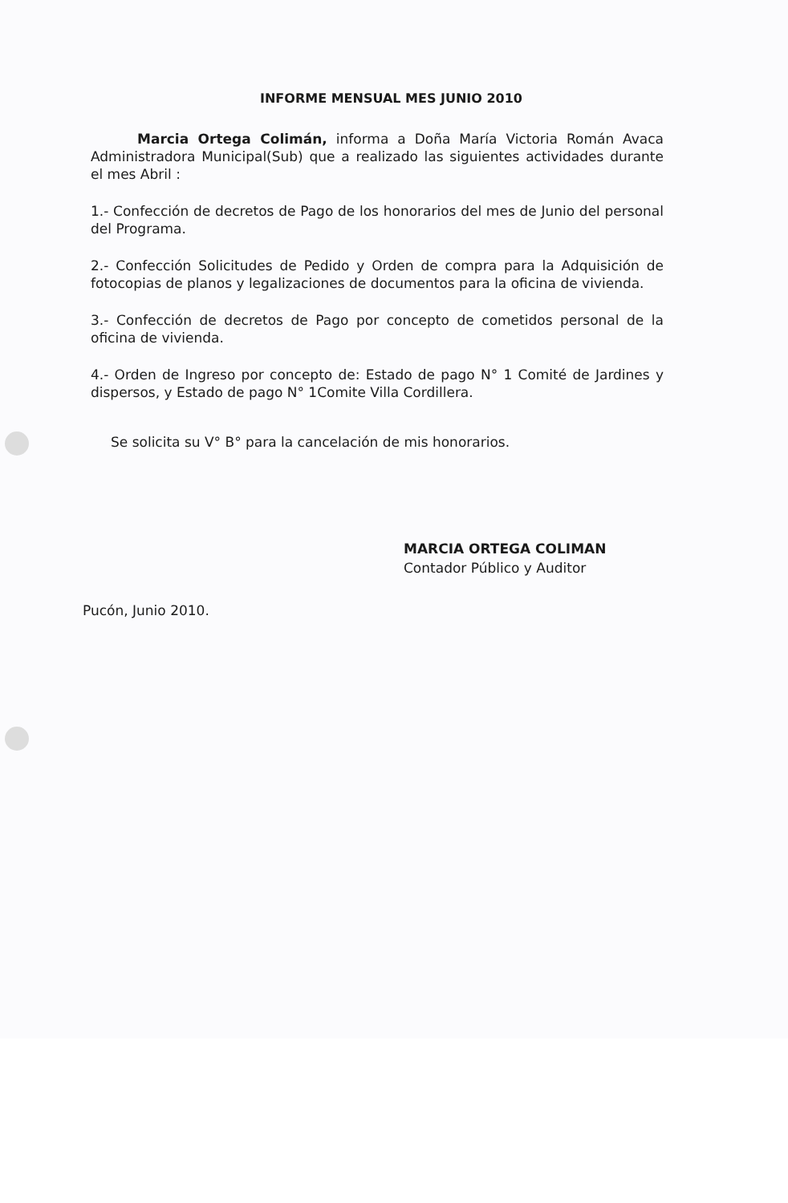INFORME MENSUAL MES JUNIO 2010
Marcia Ortega Colimán, informa a Doña María Victoria Román Avaca Administradora Municipal(Sub) que a realizado las siguientes actividades durante el mes Abril :
1.- Confección de decretos de Pago de los honorarios del mes de Junio del personal del Programa.
2.- Confección Solicitudes de Pedido y Orden de compra para la Adquisición de fotocopias de planos y legalizaciones de documentos para la oficina de vivienda.
3.- Confección de decretos de Pago por concepto de cometidos personal de la oficina de vivienda.
4.- Orden de Ingreso por concepto de: Estado de pago N° 1 Comité de Jardines y dispersos, y Estado de pago N° 1Comite Villa Cordillera.
Se solicita su V° B° para la cancelación de mis honorarios.
MARCIA ORTEGA COLIMAN
Contador Público y Auditor
Pucón, Junio 2010.